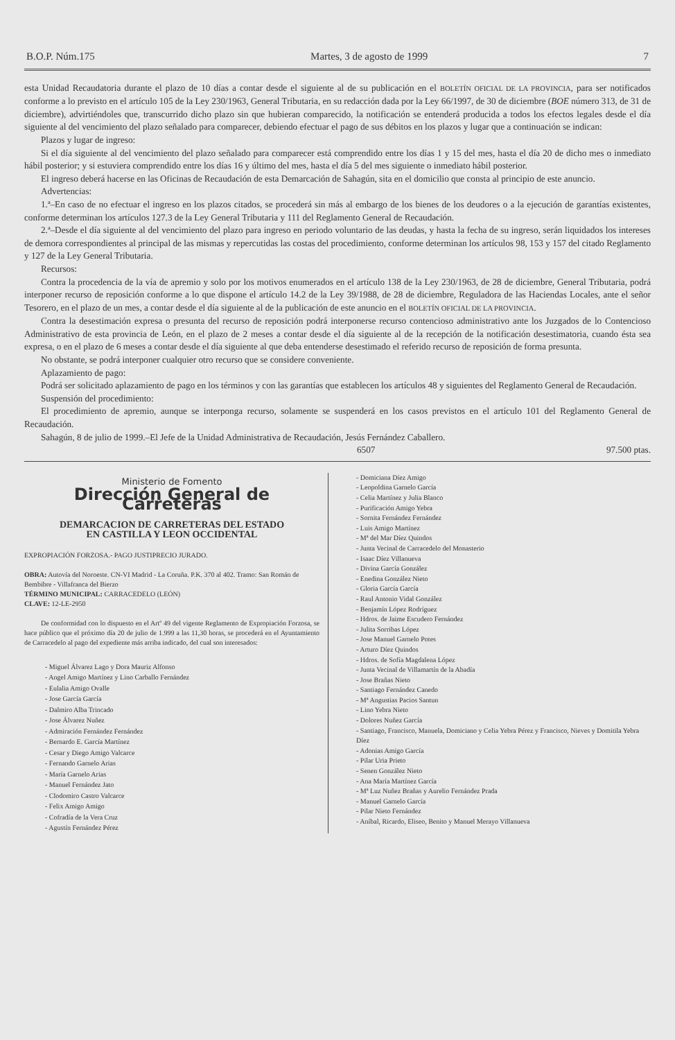B.O.P. Núm.175 Martes, 3 de agosto de 1999 7
esta Unidad Recaudatoria durante el plazo de 10 días a contar desde el siguiente al de su publicación en el BOLETÍN OFICIAL DE LA PROVINCIA, para ser notificados conforme a lo previsto en el artículo 105 de la Ley 230/1963, General Tributaria, en su redacción dada por la Ley 66/1997, de 30 de diciembre (BOE número 313, de 31 de diciembre), advirtiéndoles que, transcurrido dicho plazo sin que hubieran comparecido, la notificación se entenderá producida a todos los efectos legales desde el día siguiente al del vencimiento del plazo señalado para comparecer, debiendo efectuar el pago de sus débitos en los plazos y lugar que a continuación se indican:
Plazos y lugar de ingreso:
Si el día siguiente al del vencimiento del plazo señalado para comparecer está comprendido entre los días 1 y 15 del mes, hasta el día 20 de dicho mes o inmediato hábil posterior; y si estuviera comprendido entre los días 16 y último del mes, hasta el día 5 del mes siguiente o inmediato hábil posterior.
El ingreso deberá hacerse en las Oficinas de Recaudación de esta Demarcación de Sahagún, sita en el domicilio que consta al principio de este anuncio.
Advertencias:
1.ª–En caso de no efectuar el ingreso en los plazos citados, se procederá sin más al embargo de los bienes de los deudores o a la ejecución de garantías existentes, conforme determinan los artículos 127.3 de la Ley General Tributaria y 111 del Reglamento General de Recaudación.
2.ª–Desde el día siguiente al del vencimiento del plazo para ingreso en periodo voluntario de las deudas, y hasta la fecha de su ingreso, serán liquidados los intereses de demora correspondientes al principal de las mismas y repercutidas las costas del procedimiento, conforme determinan los artículos 98, 153 y 157 del citado Reglamento y 127 de la Ley General Tributaria.
Recursos:
Contra la procedencia de la vía de apremio y solo por los motivos enumerados en el artículo 138 de la Ley 230/1963, de 28 de diciembre, General Tributaria, podrá interponer recurso de reposición conforme a lo que dispone el artículo 14.2 de la Ley 39/1988, de 28 de diciembre, Reguladora de las Haciendas Locales, ante el señor Tesorero, en el plazo de un mes, a contar desde el día siguiente al de la publicación de este anuncio en el BOLETÍN OFICIAL DE LA PROVINCIA.
Contra la desestimación expresa o presunta del recurso de reposición podrá interponerse recurso contencioso administrativo ante los Juzgados de lo Contencioso Administrativo de esta provincia de León, en el plazo de 2 meses a contar desde el día siguiente al de la recepción de la notificación desestimatoria, cuando ésta sea expresa, o en el plazo de 6 meses a contar desde el día siguiente al que deba entenderse desestimado el referido recurso de reposición de forma presunta.
No obstante, se podrá interponer cualquier otro recurso que se considere conveniente.
Aplazamiento de pago:
Podrá ser solicitado aplazamiento de pago en los términos y con las garantías que establecen los artículos 48 y siguientes del Reglamento General de Recaudación.
Suspensión del procedimiento:
El procedimiento de apremio, aunque se interponga recurso, solamente se suspenderá en los casos previstos en el artículo 101 del Reglamento General de Recaudación.
Sahagún, 8 de julio de 1999.–El Jefe de la Unidad Administrativa de Recaudación, Jesús Fernández Caballero.
6507 97.500 ptas.
Ministerio de Fomento
Dirección General de Carreteras
DEMARCACION DE CARRETERAS DEL ESTADO
EN CASTILLA Y LEON OCCIDENTAL
EXPROPIACIÓN FORZOSA.- PAGO JUSTIPRECIO JURADO.
OBRA: Autovía del Noroeste. CN-VI Madrid - La Coruña. P.K. 370 al 402. Tramo: San Román de Bembibre - Villafranca del Bierzo
TÉRMINO MUNICIPAL: CARRACEDELO (LEÓN)
CLAVE: 12-LE-2950
De conformidad con lo dispuesto en el Artº 49 del vigente Reglamento de Expropiación Forzosa, se hace público que el próximo día 20 de julio de 1.999 a las 11,30 horas, se procederá en el Ayuntamiento de Carracedelo al pago del expediente más arriba indicado, del cual son interesados:
- Miguel Álvarez Lago y Dora Mauriz Alfonso
- Angel Amigo Martínez y Lino Carballo Fernández
- Eulalia Amigo Ovalle
- Jose García García
- Dalmiro Alba Trincado
- Jose Álvarez Nuñez
- Admiración Fernández Fernández
- Bernardo E. García Martínez
- Cesar y Diego Amigo Valcarce
- Fernando Garnelo Arias
- María Garnelo Arias
- Manuel Fernández Jato
- Clodomiro Castro Valcarce
- Felix Amigo Amigo
- Cofradía de la Vera Cruz
- Agustín Fernández Pérez
- Domiciana Díez Amigo
- Leopoldina Garnelo García
- Celia Martínez y Julia Blanco
- Purificación Amigo Yebra
- Sornita Fernández Fernández
- Luis Amigo Martínez
- Mª del Mar Díez Quindos
- Junta Vecinal de Carracedelo del Monasterio
- Isaac Díez Villanueva
- Divina García González
- Enedina González Nieto
- Gloria García García
- Raul Antonio Vidal González
- Benjamín López Rodríguez
- Hdros. de Jaime Escudero Fernández
- Julita Sorribas López
- Jose Manuel Garnelo Potes
- Arturo Díez Quindos
- Hdros. de Sofía Magdalena López
- Junta Vecinal de Villamartín de la Abadía
- Jose Brañas Nieto
- Santiago Fernández Canedo
- Mª Angustias Pacios Santun
- Lino Yebra Nieto
- Dolores Nuñez García
- Santiago, Francisco, Manuela, Domiciano y Celia Yebra Pérez y Francisco, Nieves y Domitila Yebra Díez
- Adonias Amigo García
- Pilar Uria Prieto
- Senen González Nieto
- Ana María Martínez García
- Mª Luz Nuñez Brañas y Aurelio Fernández Prada
- Manuel Garnelo García
- Pilar Nieto Fernández
- Aníbal, Ricardo, Eliseo, Benito y Manuel Merayo Villanueva